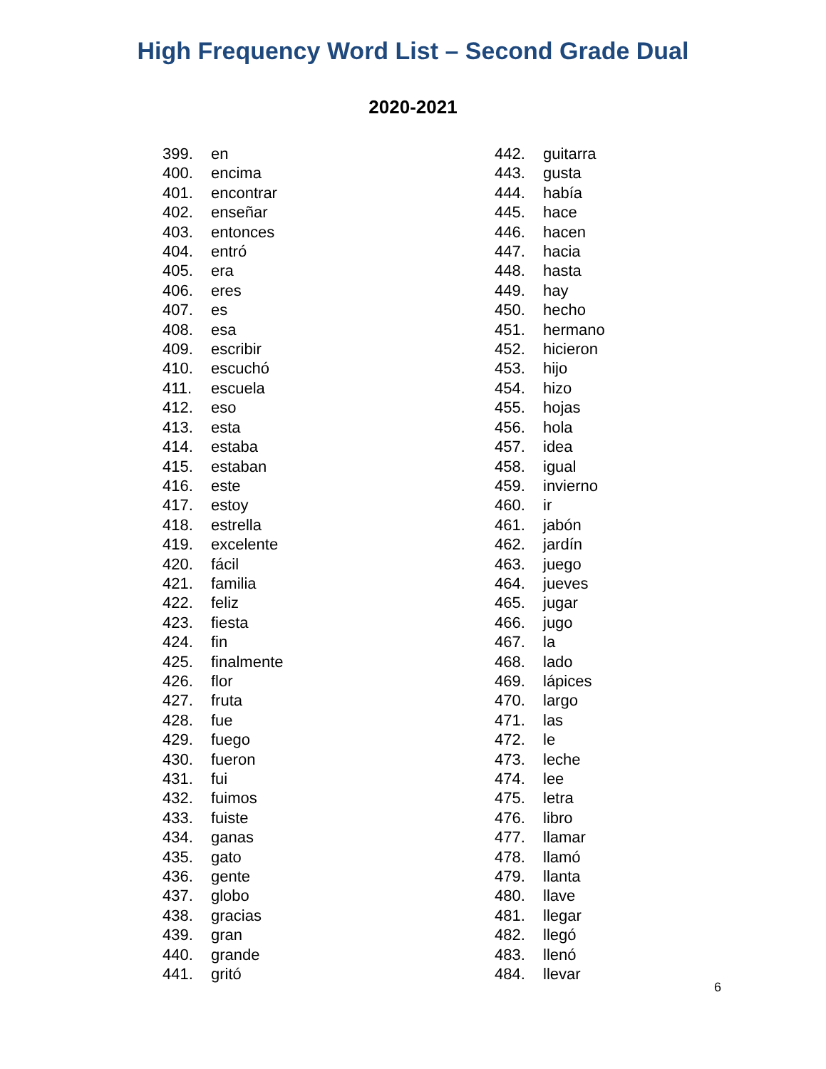High Frequency Word List – Second Grade Dual
2020-2021
399. en
400. encima
401. encontrar
402. enseñar
403. entonces
404. entró
405. era
406. eres
407. es
408. esa
409. escribir
410. escuchó
411. escuela
412. eso
413. esta
414. estaba
415. estaban
416. este
417. estoy
418. estrella
419. excelente
420. fácil
421. familia
422. feliz
423. fiesta
424. fin
425. finalmente
426. flor
427. fruta
428. fue
429. fuego
430. fueron
431. fui
432. fuimos
433. fuiste
434. ganas
435. gato
436. gente
437. globo
438. gracias
439. gran
440. grande
441. gritó
442. guitarra
443. gusta
444. había
445. hace
446. hacen
447. hacia
448. hasta
449. hay
450. hecho
451. hermano
452. hicieron
453. hijo
454. hizo
455. hojas
456. hola
457. idea
458. igual
459. invierno
460. ir
461. jabón
462. jardín
463. juego
464. jueves
465. jugar
466. jugo
467. la
468. lado
469. lápices
470. largo
471. las
472. le
473. leche
474. lee
475. letra
476. libro
477. llamar
478. llamó
479. llanta
480. llave
481. llegar
482. llegó
483. llenó
484. llevar
6